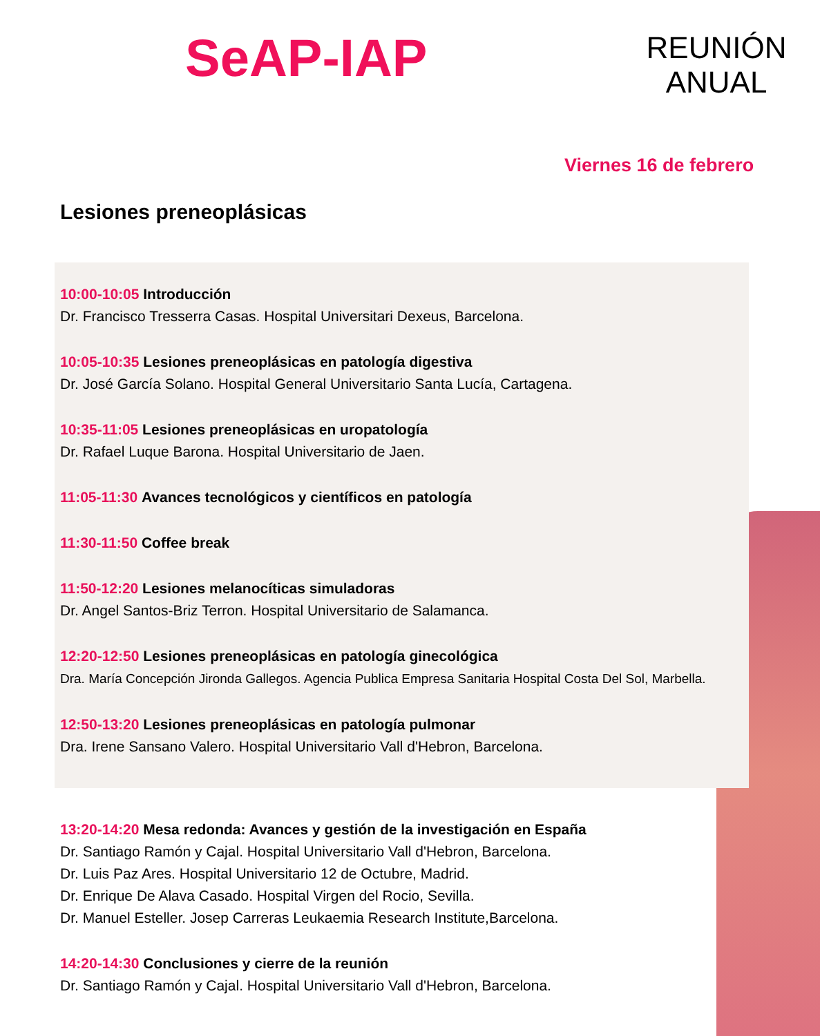SeAP-IAP
REUNIÓN
ANUAL
Viernes 16 de febrero
Lesiones preneoplásicas
10:00-10:05 Introducción
Dr. Francisco Tresserra Casas. Hospital Universitari Dexeus, Barcelona.
10:05-10:35 Lesiones preneoplásicas en patología digestiva
Dr. José García Solano. Hospital General Universitario Santa Lucía, Cartagena.
10:35-11:05 Lesiones preneoplásicas en uropatología
Dr. Rafael Luque Barona. Hospital Universitario de Jaen.
11:05-11:30 Avances tecnológicos y científicos en patología
11:30-11:50 Coffee break
11:50-12:20 Lesiones melanocíticas simuladoras
Dr. Angel Santos-Briz Terron. Hospital Universitario de Salamanca.
12:20-12:50 Lesiones preneoplásicas en patología ginecológica
Dra. María Concepción Jironda Gallegos. Agencia Publica Empresa Sanitaria Hospital Costa Del Sol, Marbella.
12:50-13:20 Lesiones preneoplásicas en patología pulmonar
Dra. Irene Sansano Valero. Hospital Universitario Vall d'Hebron, Barcelona.
13:20-14:20 Mesa redonda: Avances y gestión de la investigación en España
Dr. Santiago Ramón y Cajal. Hospital Universitario Vall d'Hebron, Barcelona.
Dr. Luis Paz Ares. Hospital Universitario 12 de Octubre, Madrid.
Dr. Enrique De Alava Casado. Hospital Virgen del Rocio, Sevilla.
Dr. Manuel Esteller. Josep Carreras Leukaemia Research Institute,Barcelona.
14:20-14:30 Conclusiones y cierre de la reunión
Dr. Santiago Ramón y Cajal. Hospital Universitario Vall d'Hebron, Barcelona.